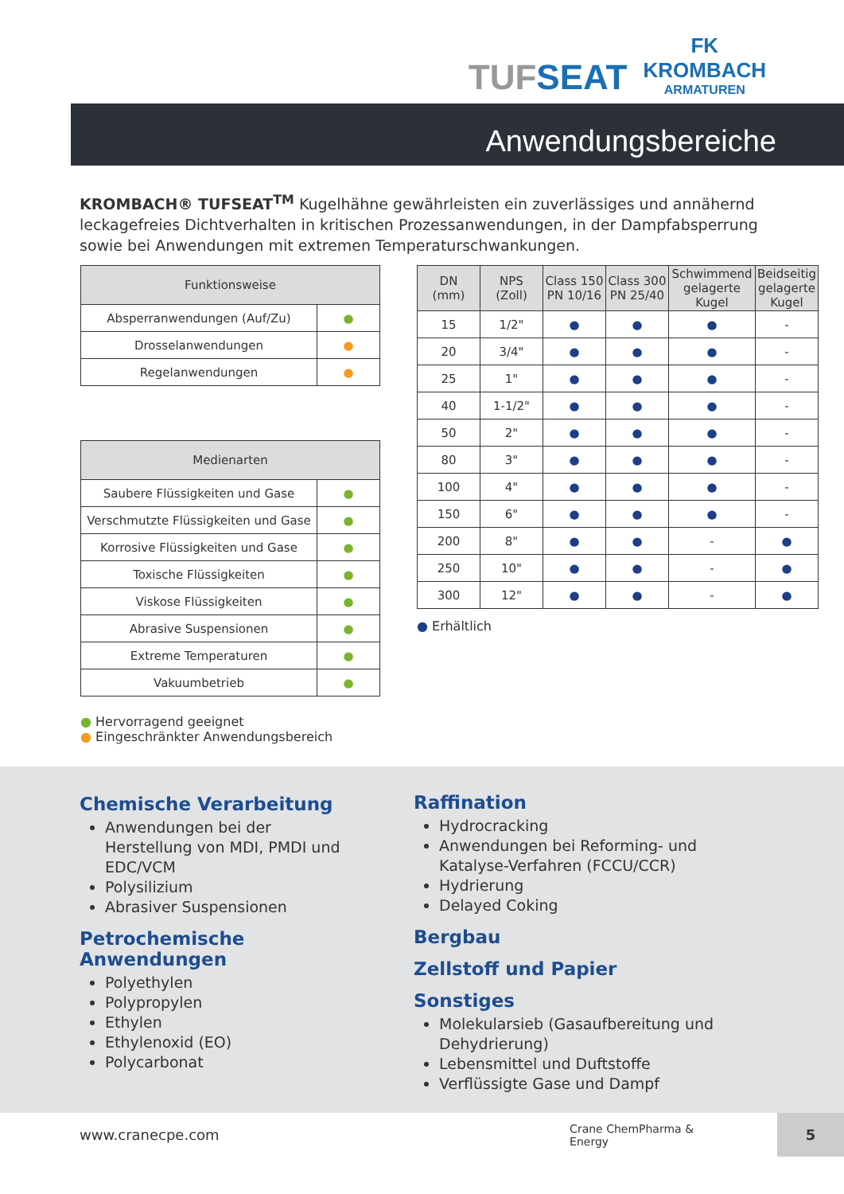TUFSEAT
FK
KROMBACH
ARMATUREN
Anwendungsbereiche
KROMBACH® TUFSEAT<sup>TM</sup> Kugelhähne gewährleisten ein zuverlässiges und annähernd leckagefreies Dichtverhalten in kritischen Prozessanwendungen, in der Dampfabsperrung sowie bei Anwendungen mit extremen Temperaturschwankungen.
| Funktionsweise | |
| --- | --- |
| Absperranwendungen (Auf/Zu) | ● |
| Drosselanwendungen | ● |
| Regelanwendungen | ● |
| Medienarten | |
| --- | --- |
| Saubere Flüssigkeiten und Gase | ● |
| Verschmutzte Flüssigkeiten und Gase | ● |
| Korrosive Flüssigkeiten und Gase | ● |
| Toxische Flüssigkeiten | ● |
| Viskose Flüssigkeiten | ● |
| Abrasive Suspensionen | ● |
| Extreme Temperaturen | ● |
| Vakuumbetrieb | ● |
● Hervorragend geeignet
● Eingeschränkter Anwendungsbereich
| DN (mm) | NPS (Zoll) | Class 150 PN 10/16 | Class 300 PN 25/40 | Schwimmend gelagerte Kugel | Beidseitig gelagerte Kugel |
| --- | --- | --- | --- | --- | --- |
| 15 | 1/2" | ● | ● | ● | - |
| 20 | 3/4" | ● | ● | ● | - |
| 25 | 1" | ● | ● | ● | - |
| 40 | 1-1/2" | ● | ● | ● | - |
| 50 | 2" | ● | ● | ● | - |
| 80 | 3" | ● | ● | ● | - |
| 100 | 4" | ● | ● | ● | - |
| 150 | 6" | ● | ● | ● | - |
| 200 | 8" | ● | ● | - | ● |
| 250 | 10" | ● | ● | - | ● |
| 300 | 12" | ● | ● | - | ● |
● Erhältlich
Chemische Verarbeitung
Anwendungen bei der Herstellung von MDI, PMDI und EDC/VCM
Polysilizium
Abrasiver Suspensionen
Petrochemische Anwendungen
Polyethylen
Polypropylen
Ethylen
Ethylenoxid (EO)
Polycarbonat
Raffination
Hydrocracking
Anwendungen bei Reforming- und Katalyse-Verfahren (FCCU/CCR)
Hydrierung
Delayed Coking
Bergbau
Zellstoff und Papier
Sonstiges
Molekularsieb (Gasaufbereitung und Dehydrierung)
Lebensmittel und Duftstoffe
Verflüssigte Gase und Dampf
www.cranecpe.com Crane ChemPharma & Energy 5